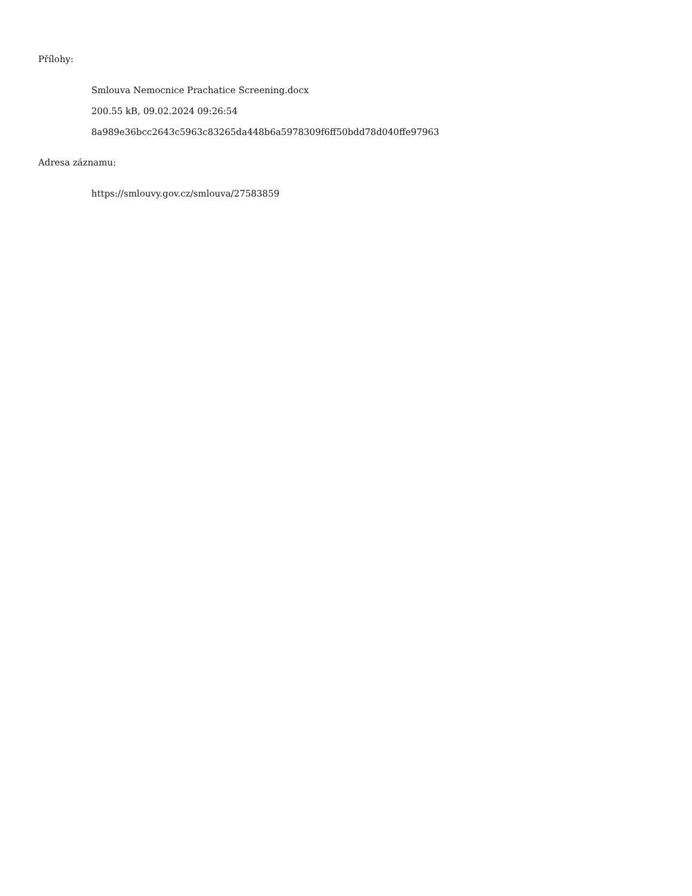Přílohy:
Smlouva Nemocnice Prachatice Screening.docx
200.55 kB, 09.02.2024 09:26:54
8a989e36bcc2643c5963c83265da448b6a5978309f6ff50bdd78d040ffe97963
Adresa záznamu:
https://smlouvy.gov.cz/smlouva/27583859